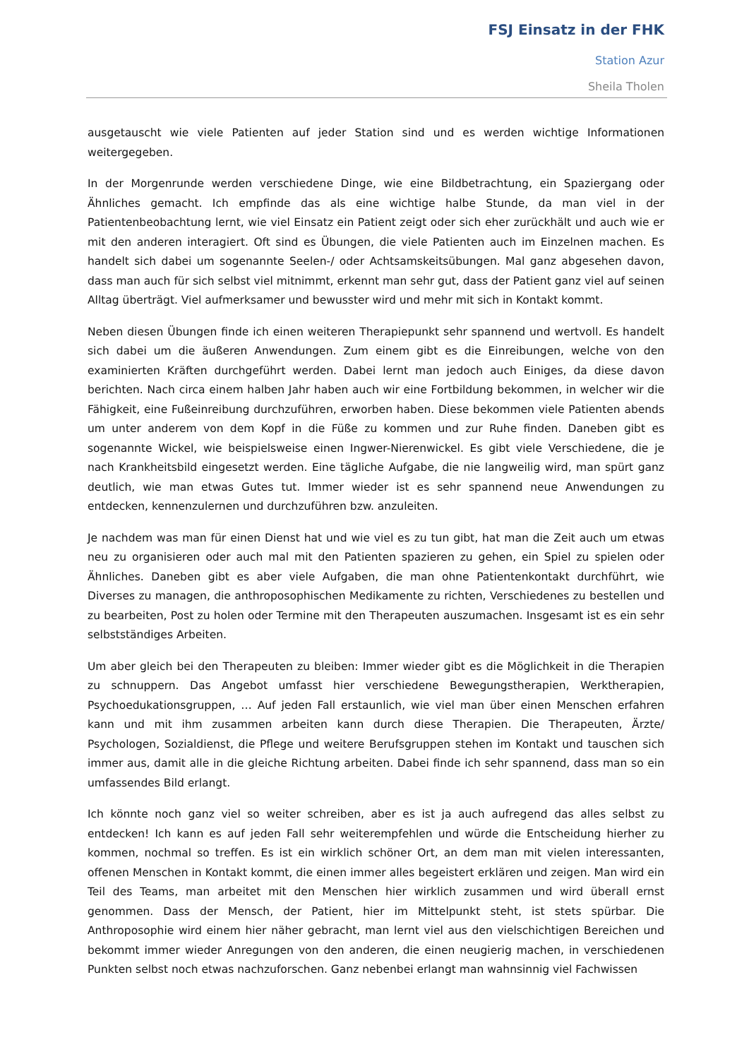FSJ Einsatz in der FHK
Station Azur
Sheila Tholen
ausgetauscht wie viele Patienten auf jeder Station sind und es werden wichtige Informationen weitergegeben.
In der Morgenrunde werden verschiedene Dinge, wie eine Bildbetrachtung, ein Spaziergang oder Ähnliches gemacht. Ich empfinde das als eine wichtige halbe Stunde, da man viel in der Patientenbeobachtung lernt, wie viel Einsatz ein Patient zeigt oder sich eher zurückhält und auch wie er mit den anderen interagiert. Oft sind es Übungen, die viele Patienten auch im Einzelnen machen. Es handelt sich dabei um sogenannte Seelen-/ oder Achtsamskeitsübungen. Mal ganz abgesehen davon, dass man auch für sich selbst viel mitnimmt, erkennt man sehr gut, dass der Patient ganz viel auf seinen Alltag überträgt. Viel aufmerksamer und bewusster wird und mehr mit sich in Kontakt kommt.
Neben diesen Übungen finde ich einen weiteren Therapiepunkt sehr spannend und wertvoll. Es handelt sich dabei um die äußeren Anwendungen. Zum einem gibt es die Einreibungen, welche von den examinierten Kräften durchgeführt werden. Dabei lernt man jedoch auch Einiges, da diese davon berichten. Nach circa einem halben Jahr haben auch wir eine Fortbildung bekommen, in welcher wir die Fähigkeit, eine Fußeinreibung durchzuführen, erworben haben. Diese bekommen viele Patienten abends um unter anderem von dem Kopf in die Füße zu kommen und zur Ruhe finden. Daneben gibt es sogenannte Wickel, wie beispielsweise einen Ingwer-Nierenwickel. Es gibt viele Verschiedene, die je nach Krankheitsbild eingesetzt werden. Eine tägliche Aufgabe, die nie langweilig wird, man spürt ganz deutlich, wie man etwas Gutes tut. Immer wieder ist es sehr spannend neue Anwendungen zu entdecken, kennenzulernen und durchzuführen bzw. anzuleiten.
Je nachdem was man für einen Dienst hat und wie viel es zu tun gibt, hat man die Zeit auch um etwas neu zu organisieren oder auch mal mit den Patienten spazieren zu gehen, ein Spiel zu spielen oder Ähnliches. Daneben gibt es aber viele Aufgaben, die man ohne Patientenkontakt durchführt, wie Diverses zu managen, die anthroposophischen Medikamente zu richten, Verschiedenes zu bestellen und zu bearbeiten, Post zu holen oder Termine mit den Therapeuten auszumachen. Insgesamt ist es ein sehr selbstständiges Arbeiten.
Um aber gleich bei den Therapeuten zu bleiben: Immer wieder gibt es die Möglichkeit in die Therapien zu schnuppern. Das Angebot umfasst hier verschiedene Bewegungstherapien, Werktherapien, Psychoedukationsgruppen, … Auf jeden Fall erstaunlich, wie viel man über einen Menschen erfahren kann und mit ihm zusammen arbeiten kann durch diese Therapien. Die Therapeuten, Ärzte/ Psychologen, Sozialdienst, die Pflege und weitere Berufsgruppen stehen im Kontakt und tauschen sich immer aus, damit alle in die gleiche Richtung arbeiten. Dabei finde ich sehr spannend, dass man so ein umfassendes Bild erlangt.
Ich könnte noch ganz viel so weiter schreiben, aber es ist ja auch aufregend das alles selbst zu entdecken! Ich kann es auf jeden Fall sehr weiterempfehlen und würde die Entscheidung hierher zu kommen, nochmal so treffen. Es ist ein wirklich schöner Ort, an dem man mit vielen interessanten, offenen Menschen in Kontakt kommt, die einen immer alles begeistert erklären und zeigen. Man wird ein Teil des Teams, man arbeitet mit den Menschen hier wirklich zusammen und wird überall ernst genommen. Dass der Mensch, der Patient, hier im Mittelpunkt steht, ist stets spürbar. Die Anthroposophie wird einem hier näher gebracht, man lernt viel aus den vielschichtigen Bereichen und bekommt immer wieder Anregungen von den anderen, die einen neugierig machen, in verschiedenen Punkten selbst noch etwas nachzuforschen. Ganz nebenbei erlangt man wahnsinnig viel Fachwissen